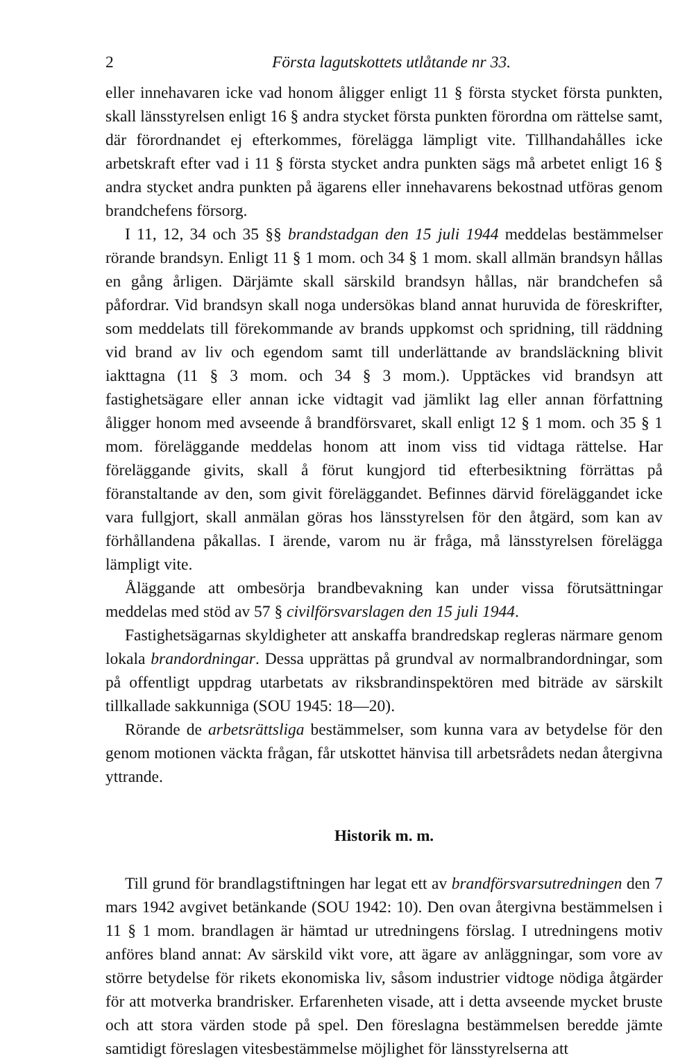2 Första lagutskottets utlåtande nr 33.
eller innehavaren icke vad honom åligger enligt 11 § första stycket första punkten, skall länsstyrelsen enligt 16 § andra stycket första punkten förordna om rättelse samt, där förordnandet ej efterkommes, förelägga lämpligt vite. Tillhandahålles icke arbetskraft efter vad i 11 § första stycket andra punkten sägs må arbetet enligt 16 § andra stycket andra punkten på ägarens eller innehavarens bekostnad utföras genom brandchefens försorg.
I 11, 12, 34 och 35 §§ brandstadgan den 15 juli 1944 meddelas bestämmelser rörande brandsyn. Enligt 11 § 1 mom. och 34 § 1 mom. skall allmän brandsyn hållas en gång årligen. Därjämte skall särskild brandsyn hållas, när brandchefen så påfordrar. Vid brandsyn skall noga undersökas bland annat huruvida de föreskrifter, som meddelats till förekommande av brands uppkomst och spridning, till räddning vid brand av liv och egendom samt till underlättande av brandsläckning blivit iakttagna (11 § 3 mom. och 34 § 3 mom.). Upptäckes vid brandsyn att fastighetsägare eller annan icke vidtagit vad jämlikt lag eller annan författning åligger honom med avseende å brandförsvaret, skall enligt 12 § 1 mom. och 35 § 1 mom. föreläggande meddelas honom att inom viss tid vidtaga rättelse. Har föreläggande givits, skall å förut kungjord tid efterbesiktning förrättas på föranstaltande av den, som givit föreläggandet. Befinnes därvid föreläggandet icke vara fullgjort, skall anmälan göras hos länsstyrelsen för den åtgärd, som kan av förhållandena påkallas. I ärende, varom nu är fråga, må länsstyrelsen förelägga lämpligt vite.
Åläggande att ombesörja brandbevakning kan under vissa förutsättningar meddelas med stöd av 57 § civilförsvarslagen den 15 juli 1944.
Fastighetsägarnas skyldigheter att anskaffa brandredskap regleras närmare genom lokala brandordningar. Dessa upprättas på grundval av normalbrandordningar, som på offentligt uppdrag utarbetats av riksbrandinspektören med biträde av särskilt tillkallade sakkunniga (SOU 1945: 18—20).
Rörande de arbetsrättsliga bestämmelser, som kunna vara av betydelse för den genom motionen väckta frågan, får utskottet hänvisa till arbetsrådets nedan återgivna yttrande.
Historik m. m.
Till grund för brandlagstiftningen har legat ett av brandförsvarsutredningen den 7 mars 1942 avgivet betänkande (SOU 1942: 10). Den ovan återgivna bestämmelsen i 11 § 1 mom. brandlagen är hämtad ur utredningens förslag. I utredningens motiv anföres bland annat: Av särskild vikt vore, att ägare av anläggningar, som vore av större betydelse för rikets ekonomiska liv, såsom industrier vidtoge nödiga åtgärder för att motverka brandrisker. Erfarenheten visade, att i detta avseende mycket bruste och att stora värden stode på spel. Den föreslagna bestämmelsen beredde jämte samtidigt föreslagen vitesbestämmelse möjlighet för länsstyrelserna att